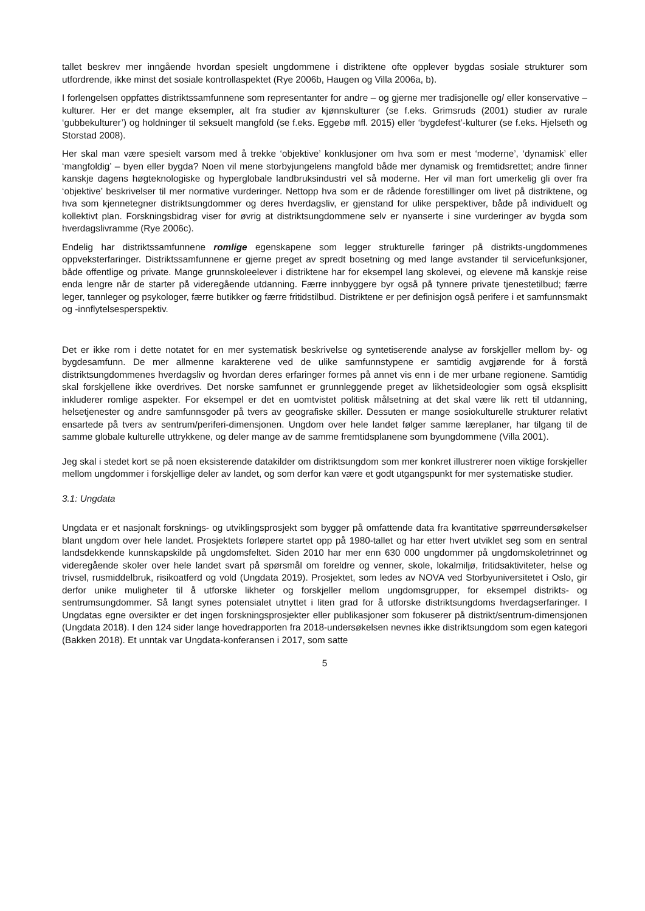tallet beskrev mer inngående hvordan spesielt ungdommene i distriktene ofte opplever bygdas sosiale strukturer som utfordrende, ikke minst det sosiale kontrollaspektet (Rye 2006b, Haugen og Villa 2006a, b).
I forlengelsen oppfattes distriktssamfunnene som representanter for andre – og gjerne mer tradisjonelle og/ eller konservative – kulturer. Her er det mange eksempler, alt fra studier av kjønnskulturer (se f.eks. Grimsruds (2001) studier av rurale ‘gubbekulturer’) og holdninger til seksuelt mangfold (se f.eks. Eggebø mfl. 2015) eller ‘bygdefest’-kulturer (se f.eks. Hjelseth og Storstad 2008).
Her skal man være spesielt varsom med å trekke ‘objektive’ konklusjoner om hva som er mest ‘moderne’, ‘dynamisk’ eller ‘mangfoldig’ – byen eller bygda? Noen vil mene storbyjungelens mangfold både mer dynamisk og fremtidsrettet; andre finner kanskje dagens høgteknologiske og hyperglobale landbruksindustri vel så moderne. Her vil man fort umerkelig gli over fra ‘objektive’ beskrivelser til mer normative vurderinger. Nettopp hva som er de rådende forestillinger om livet på distriktene, og hva som kjennetegner distriktsungdommer og deres hverdagsliv, er gjenstand for ulike perspektiver, både på individuelt og kollektivt plan. Forskningsbidrag viser for øvrig at distriktsungdommene selv er nyanserte i sine vurderinger av bygda som hverdagslivramme (Rye 2006c).
Endelig har distriktssamfunnene romlige egenskapene som legger strukturelle føringer på distrikts-ungdommenes oppveksterfaringer. Distriktssamfunnene er gjerne preget av spredt bosetning og med lange avstander til servicefunksjoner, både offentlige og private. Mange grunnskoleelever i distriktene har for eksempel lang skolevei, og elevene må kanskje reise enda lengre når de starter på videregående utdanning. Færre innbyggere byr også på tynnere private tjenestetilbud; færre leger, tannleger og psykologer, færre butikker og færre fritidstilbud. Distriktene er per definisjon også perifere i et samfunnsmakt og -innflytelsesperspektiv.
Det er ikke rom i dette notatet for en mer systematisk beskrivelse og syntetiserende analyse av forskjeller mellom by- og bygdesamfunn. De mer allmenne karakterene ved de ulike samfunnstypene er samtidig avgjørende for å forstå distriktsungdommenes hverdagsliv og hvordan deres erfaringer formes på annet vis enn i de mer urbane regionene. Samtidig skal forskjellene ikke overdrives. Det norske samfunnet er grunnleggende preget av likhetsideologier som også eksplisitt inkluderer romlige aspekter. For eksempel er det en uomtvistet politisk målsetning at det skal være lik rett til utdanning, helsetjenester og andre samfunnsgoder på tvers av geografiske skiller. Dessuten er mange sosiokulturelle strukturer relativt ensartede på tvers av sentrum/periferi-dimensjonen. Ungdom over hele landet følger samme læreplaner, har tilgang til de samme globale kulturelle uttrykkene, og deler mange av de samme fremtidsplanene som byungdommene (Villa 2001).
Jeg skal i stedet kort se på noen eksisterende datakilder om distriktsungdom som mer konkret illustrerer noen viktige forskjeller mellom ungdommer i forskjellige deler av landet, og som derfor kan være et godt utgangspunkt for mer systematiske studier.
3.1: Ungdata
Ungdata er et nasjonalt forsknings- og utviklingsprosjekt som bygger på omfattende data fra kvantitative spørreundersøkelser blant ungdom over hele landet. Prosjektets forløpere startet opp på 1980-tallet og har etter hvert utviklet seg som en sentral landsdekkende kunnskapskilde på ungdomsfeltet. Siden 2010 har mer enn 630 000 ungdommer på ungdomskoletrinnet og videregående skoler over hele landet svart på spørsmål om foreldre og venner, skole, lokalmiljø, fritidsaktiviteter, helse og trivsel, rusmiddelbruk, risikoatferd og vold (Ungdata 2019). Prosjektet, som ledes av NOVA ved Storbyuniversitetet i Oslo, gir derfor unike muligheter til å utforske likheter og forskjeller mellom ungdomsgrupper, for eksempel distrikts- og sentrumsungdommer. Så langt synes potensialet utnyttet i liten grad for å utforske distriktsungdoms hverdagserfaringer. I Ungdatas egne oversikter er det ingen forskningsprosjekter eller publikasjoner som fokuserer på distrikt/sentrum-dimensjonen (Ungdata 2018). I den 124 sider lange hovedrapporten fra 2018-undersøkelsen nevnes ikke distriktsungdom som egen kategori (Bakken 2018). Et unntak var Ungdata-konferansen i 2017, som satte
5